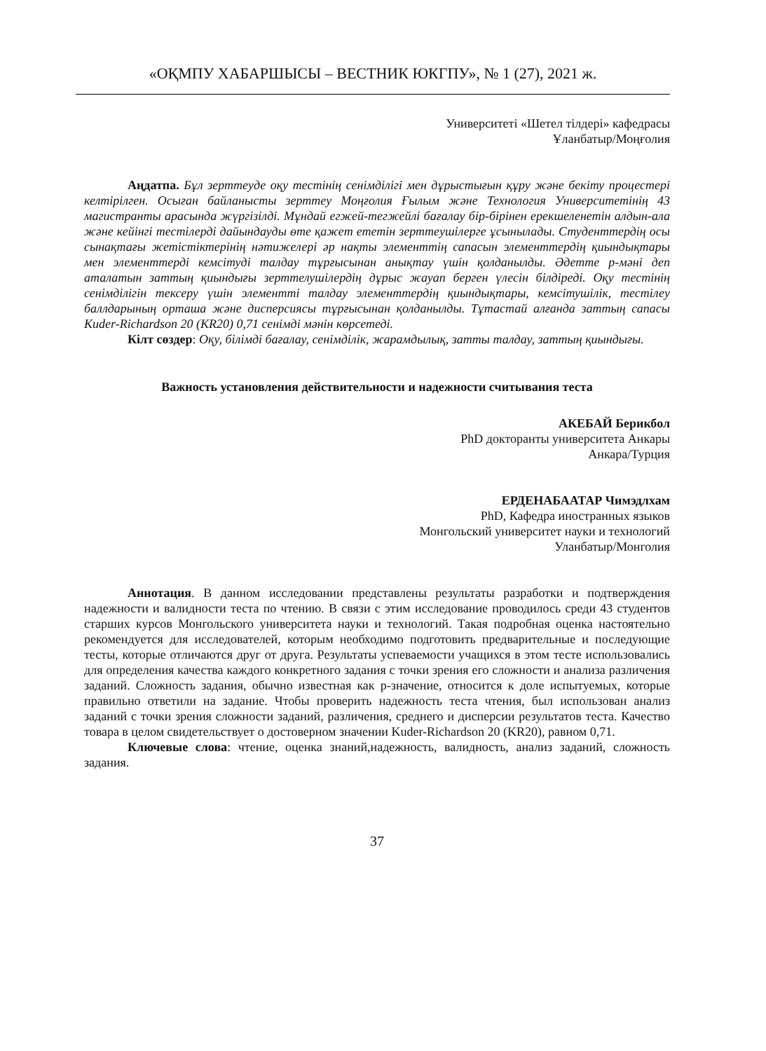«ОҚМПУ ХАБАРШЫСЫ – ВЕСТНИК ЮКГПУ», № 1 (27), 2021 ж.
Университеті «Шетел тілдері» кафедрасы
Ұланбатыр/Моңғолия
Аңдатпа. Бұл зерттеуде оқу тестінің сенімділігі мен дұрыстығын құру және бекіту процестері келтірілген. Осыған байланысты зерттеу Моңғолия Ғылым және Технология Университетінің 43 магистранты арасында жүргізілді. Мұндай егжей-тегжейлі бағалау бір-бірінен ерекшеленетін алдын-ала және кейінгі тестілерді дайындауды өте қажет ететін зерттеушілерге ұсынылады. Студенттердің осы сынақтағы жетістіктерінің нәтижелері әр нақты элементтің сапасын элементтердің қиындықтары мен элементтерді кемсітуді талдау тұрғысынан анықтау үшін қолданылды. Әдетте p-мәні деп аталатын заттың қиындығы зерттелушілердің дұрыс жауап берген үлесін білдіреді. Оқу тестінің сенімділігін тексеру үшін элементті талдау элементтердің қиындықтары, кемсітушілік, тестілеу баллдарының орташа және дисперсиясы тұрғысынан қолданылды. Тұтастай алғанда заттың сапасы Kuder-Richardson 20 (KR20) 0,71 сенімді мәнін көрсетеді.
Кілт сөздер: Оқу, білімді бағалау, сенімділік, жарамдылық, затты талдау, заттың қиындығы.
Важность установления действительности и надежности считывания теста
АКЕБАЙ Берикбол
PhD докторанты университета Анкары
Анкара/Турция
ЕРДЕНАБААТАР Чимэдлхам
PhD, Кафедра иностранных языков
Монгольский университет науки и технологий
Уланбатыр/Монголия
Аннотация. В данном исследовании представлены результаты разработки и подтверждения надежности и валидности теста по чтению. В связи с этим исследование проводилось среди 43 студентов старших курсов Монгольского университета науки и технологий. Такая подробная оценка настоятельно рекомендуется для исследователей, которым необходимо подготовить предварительные и последующие тесты, которые отличаются друг от друга. Результаты успеваемости учащихся в этом тесте использовались для определения качества каждого конкретного задания с точки зрения его сложности и анализа различения заданий. Сложность задания, обычно известная как p-значение, относится к доле испытуемых, которые правильно ответили на задание. Чтобы проверить надежность теста чтения, был использован анализ заданий с точки зрения сложности заданий, различения, среднего и дисперсии результатов теста. Качество товара в целом свидетельствует о достоверном значении Kuder-Richardson 20 (KR20), равном 0,71.
Ключевые слова: чтение, оценка знаний,надежность, валидность, анализ заданий, сложность задания.
37